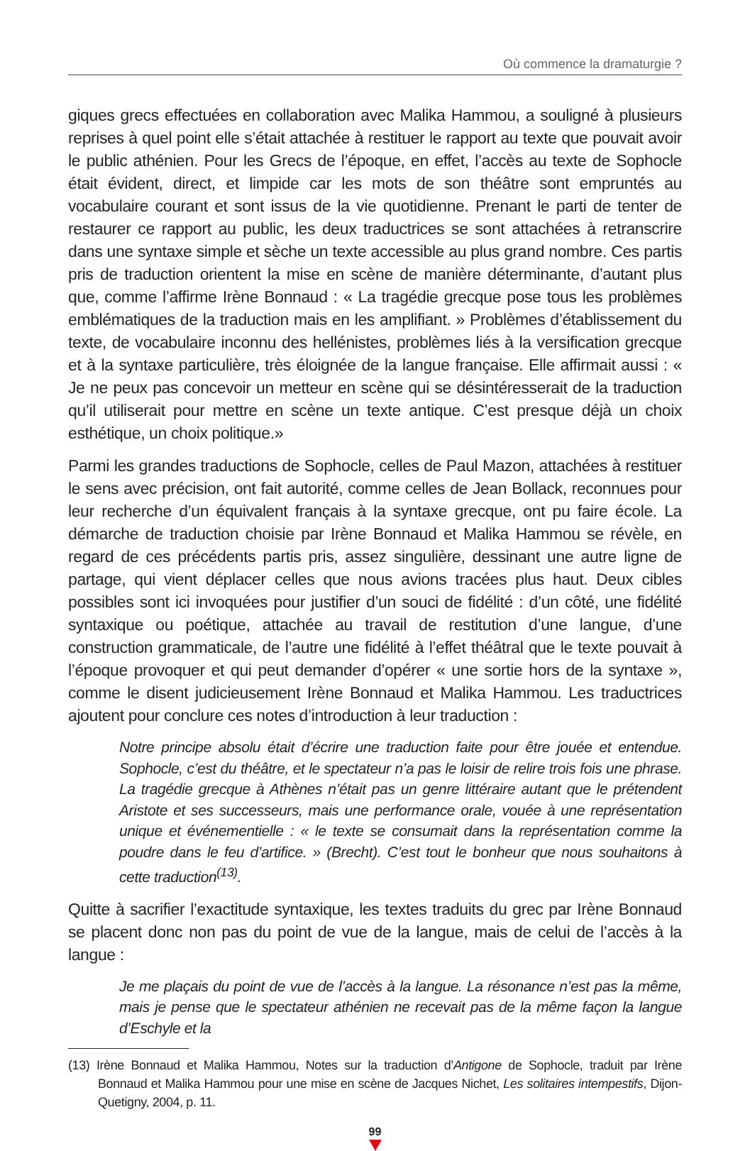Où commence la dramaturgie ?
giques grecs effectuées en collaboration avec Malika Hammou, a souligné à plusieurs reprises à quel point elle s’était attachée à restituer le rapport au texte que pouvait avoir le public athénien. Pour les Grecs de l’époque, en effet, l’accès au texte de Sophocle était évident, direct, et limpide car les mots de son théâtre sont empruntés au vocabulaire courant et sont issus de la vie quotidienne. Prenant le parti de tenter de restaurer ce rapport au public, les deux traductrices se sont attachées à retranscrire dans une syntaxe simple et sèche un texte accessible au plus grand nombre. Ces partis pris de traduction orientent la mise en scène de manière déterminante, d’autant plus que, comme l’affirme Irène Bonnaud : « La tragédie grecque pose tous les problèmes emblématiques de la traduction mais en les amplifiant. » Problèmes d’établissement du texte, de vocabulaire inconnu des hellénistes, problèmes liés à la versification grecque et à la syntaxe particulière, très éloignée de la langue française. Elle affirmait aussi : « Je ne peux pas concevoir un metteur en scène qui se désintéresserait de la traduction qu’il utiliserait pour mettre en scène un texte antique. C’est presque déjà un choix esthétique, un choix politique.»
Parmi les grandes traductions de Sophocle, celles de Paul Mazon, attachées à restituer le sens avec précision, ont fait autorité, comme celles de Jean Bollack, reconnues pour leur recherche d’un équivalent français à la syntaxe grecque, ont pu faire école. La démarche de traduction choisie par Irène Bonnaud et Malika Hammou se révèle, en regard de ces précédents partis pris, assez singulière, dessinant une autre ligne de partage, qui vient déplacer celles que nous avions tracées plus haut. Deux cibles possibles sont ici invoquées pour justifier d’un souci de fidélité : d’un côté, une fidélité syntaxique ou poétique, attachée au travail de restitution d’une langue, d’une construction grammaticale, de l’autre une fidélité à l’effet théâtral que le texte pouvait à l’époque provoquer et qui peut demander d’opérer « une sortie hors de la syntaxe », comme le disent judicieusement Irène Bonnaud et Malika Hammou. Les traductrices ajoutent pour conclure ces notes d’introduction à leur traduction :
Notre principe absolu était d’écrire une traduction faite pour être jouée et entendue. Sophocle, c’est du théâtre, et le spectateur n’a pas le loisir de relire trois fois une phrase. La tragédie grecque à Athènes n’était pas un genre littéraire autant que le prétendent Aristote et ses successeurs, mais une performance orale, vouée à une représentation unique et événementielle : « le texte se consumait dans la représentation comme la poudre dans le feu d’artifice. » (Brecht). C’est tout le bonheur que nous souhaitons à cette traduction<sup>(13)</sup>.
Quitte à sacrifier l’exactitude syntaxique, les textes traduits du grec par Irène Bonnaud se placent donc non pas du point de vue de la langue, mais de celui de l’accès à la langue :
Je me plaçais du point de vue de l’accès à la langue. La résonance n’est pas la même, mais je pense que le spectateur athénien ne recevait pas de la même façon la langue d’Eschyle et la
(13) Irène Bonnaud et Malika Hammou, Notes sur la traduction d’Antigone de Sophocle, traduit par Irène Bonnaud et Malika Hammou pour une mise en scène de Jacques Nichet, Les solitaires intempestifs, Dijon-Quetigny, 2004, p. 11.
99